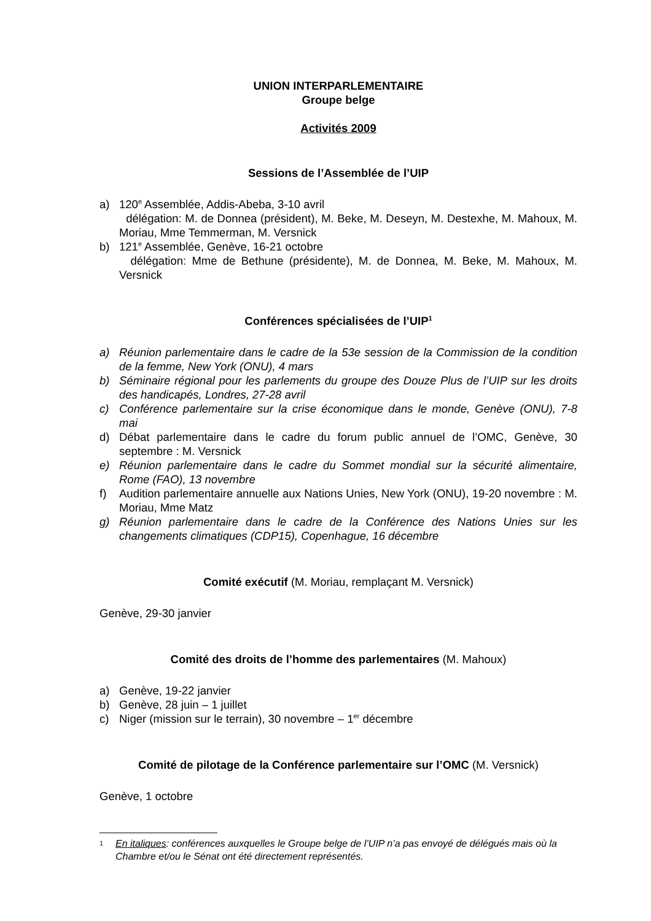UNION INTERPARLEMENTAIRE
Groupe belge
Activités 2009
Sessions de l’Assemblée de l’UIP
a) 120<sup>e</sup> Assemblée, Addis-Abeba, 3-10 avril
délégation: M. de Donnea (président), M. Beke, M. Deseyn, M. Destexhe, M. Mahoux, M. Moriau, Mme Temmerman, M. Versnick
b) 121<sup>e</sup> Assemblée, Genève, 16-21 octobre
délégation: Mme de Bethune (présidente), M. de Donnea, M. Beke, M. Mahoux, M. Versnick
Conférences spécialisées de l’UIP<sup>1</sup>
a) Réunion parlementaire dans le cadre de la 53e session de la Commission de la condition de la femme, New York (ONU), 4 mars
b) Séminaire régional pour les parlements du groupe des Douze Plus de l’UIP sur les droits des handicapés, Londres, 27-28 avril
c) Conférence parlementaire sur la crise économique dans le monde, Genève (ONU), 7-8 mai
d) Débat parlementaire dans le cadre du forum public annuel de l’OMC, Genève, 30 septembre : M. Versnick
e) Réunion parlementaire dans le cadre du Sommet mondial sur la sécurité alimentaire, Rome (FAO), 13 novembre
f) Audition parlementaire annuelle aux Nations Unies, New York (ONU), 19-20 novembre : M. Moriau, Mme Matz
g) Réunion parlementaire dans le cadre de la Conférence des Nations Unies sur les changements climatiques (CDP15), Copenhague, 16 décembre
Comité exécutif (M. Moriau, remplaçant M. Versnick)
Genève, 29-30 janvier
Comité des droits de l’homme des parlementaires (M. Mahoux)
a) Genève, 19-22 janvier
b) Genève, 28 juin – 1 juillet
c) Niger (mission sur le terrain), 30 novembre – 1<sup>er</sup> décembre
Comité de pilotage de la Conférence parlementaire sur l’OMC (M. Versnick)
Genève, 1 octobre
1 En italiques: conférences auxquelles le Groupe belge de l’UIP n’a pas envoyé de délégués mais où la Chambre et/ou le Sénat ont été directement représentés.